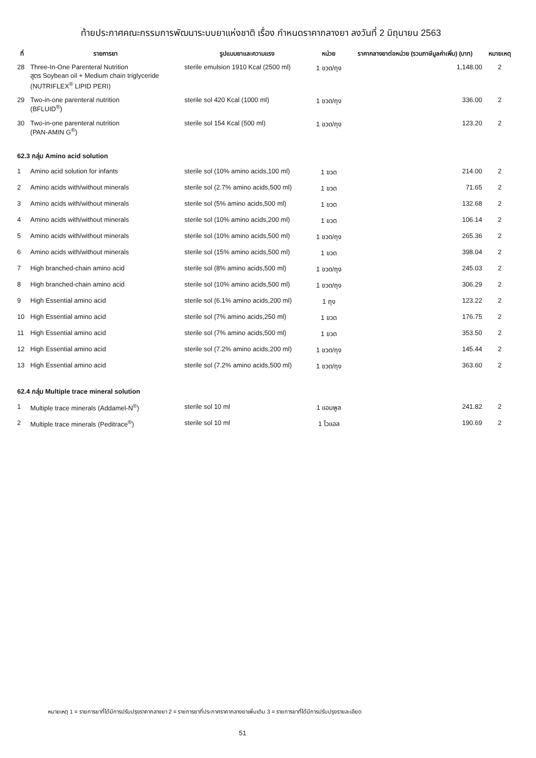ท้ายประกาศคณะกรรมการพัฒนาระบบยาแห่งชาติ เรื่อง กำหนดราคากลางยา ลงวันที่ 2 มิถุนายน 2563
| ที่ | รายการยา | รูปแบบยาและความแรง | หน่วย | ราคากลางยาต่อหน่วย (รวมภาษีมูลค่าเพิ่ม) (บาท) | หมายเหตุ |
| --- | --- | --- | --- | --- | --- |
| 28 | Three-In-One Parenteral Nutrition สูตร Soybean oil + Medium chain triglyceride (NUTRIFLEX<sup>®</sup> LIPID PERI) | sterile emulsion 1910 Kcal (2500 ml) | 1 ขวด/ถุง | 1,148.00 | 2 |
| 29 | Two-in-one parenteral nutrition (BFLUID<sup>®</sup>) | sterile sol 420 Kcal (1000 ml) | 1 ขวด/ถุง | 336.00 | 2 |
| 30 | Two-in-one parenteral nutrition (PAN-AMIN G<sup>®</sup>) | sterile sol 154 Kcal (500 ml) | 1 ขวด/ถุง | 123.20 | 2 |
| 62.3 กลุ่ม Amino acid solution | | | | | |
| 1 | Amino acid solution for infants | sterile sol (10% amino acids,100 ml) | 1 ขวด | 214.00 | 2 |
| 2 | Amino acids with/without minerals | sterile sol (2.7% amino acids,500 ml) | 1 ขวด | 71.65 | 2 |
| 3 | Amino acids with/without minerals | sterile sol (5% amino acids,500 ml) | 1 ขวด | 132.68 | 2 |
| 4 | Amino acids with/without minerals | sterile sol (10% amino acids,200 ml) | 1 ขวด | 106.14 | 2 |
| 5 | Amino acids with/without minerals | sterile sol (10% amino acids,500 ml) | 1 ขวด/ถุง | 265.36 | 2 |
| 6 | Amino acids with/without minerals | sterile sol (15% amino acids,500 ml) | 1 ขวด | 398.04 | 2 |
| 7 | High branched-chain amino acid | sterile sol (8% amino acids,500 ml) | 1 ขวด/ถุง | 245.03 | 2 |
| 8 | High branched-chain amino acid | sterile sol (10% amino acids,500 ml) | 1 ขวด/ถุง | 306.29 | 2 |
| 9 | High Essential amino acid | sterile sol (6.1% amino acids,200 ml) | 1 ถุง | 123.22 | 2 |
| 10 | High Essential amino acid | sterile sol (7% amino acids,250 ml) | 1 ขวด | 176.75 | 2 |
| 11 | High Essential amino acid | sterile sol (7% amino acids,500 ml) | 1 ขวด | 353.50 | 2 |
| 12 | High Essential amino acid | sterile sol (7.2% amino acids,200 ml) | 1 ขวด/ถุง | 145.44 | 2 |
| 13 | High Essential amino acid | sterile sol (7.2% amino acids,500 ml) | 1 ขวด/ถุง | 363.60 | 2 |
| 62.4 กลุ่ม Multiple trace mineral solution | | | | | |
| 1 | Multiple trace minerals (Addamel-N<sup>®</sup>) | sterile sol 10 ml | 1 แอมพูล | 241.82 | 2 |
| 2 | Multiple trace minerals (Peditrace<sup>®</sup>) | sterile sol 10 ml | 1 ไวแอล | 190.69 | 2 |
หมายเหตุ 1 = รายการยาที่ได้มีการปรับปรุงราคากลางยา 2 = รายการยาที่ประกาศราคากลางยาเพิ่มเติม 3 = รายการยาที่ได้มีการปรับปรุงรายละเอียด
51